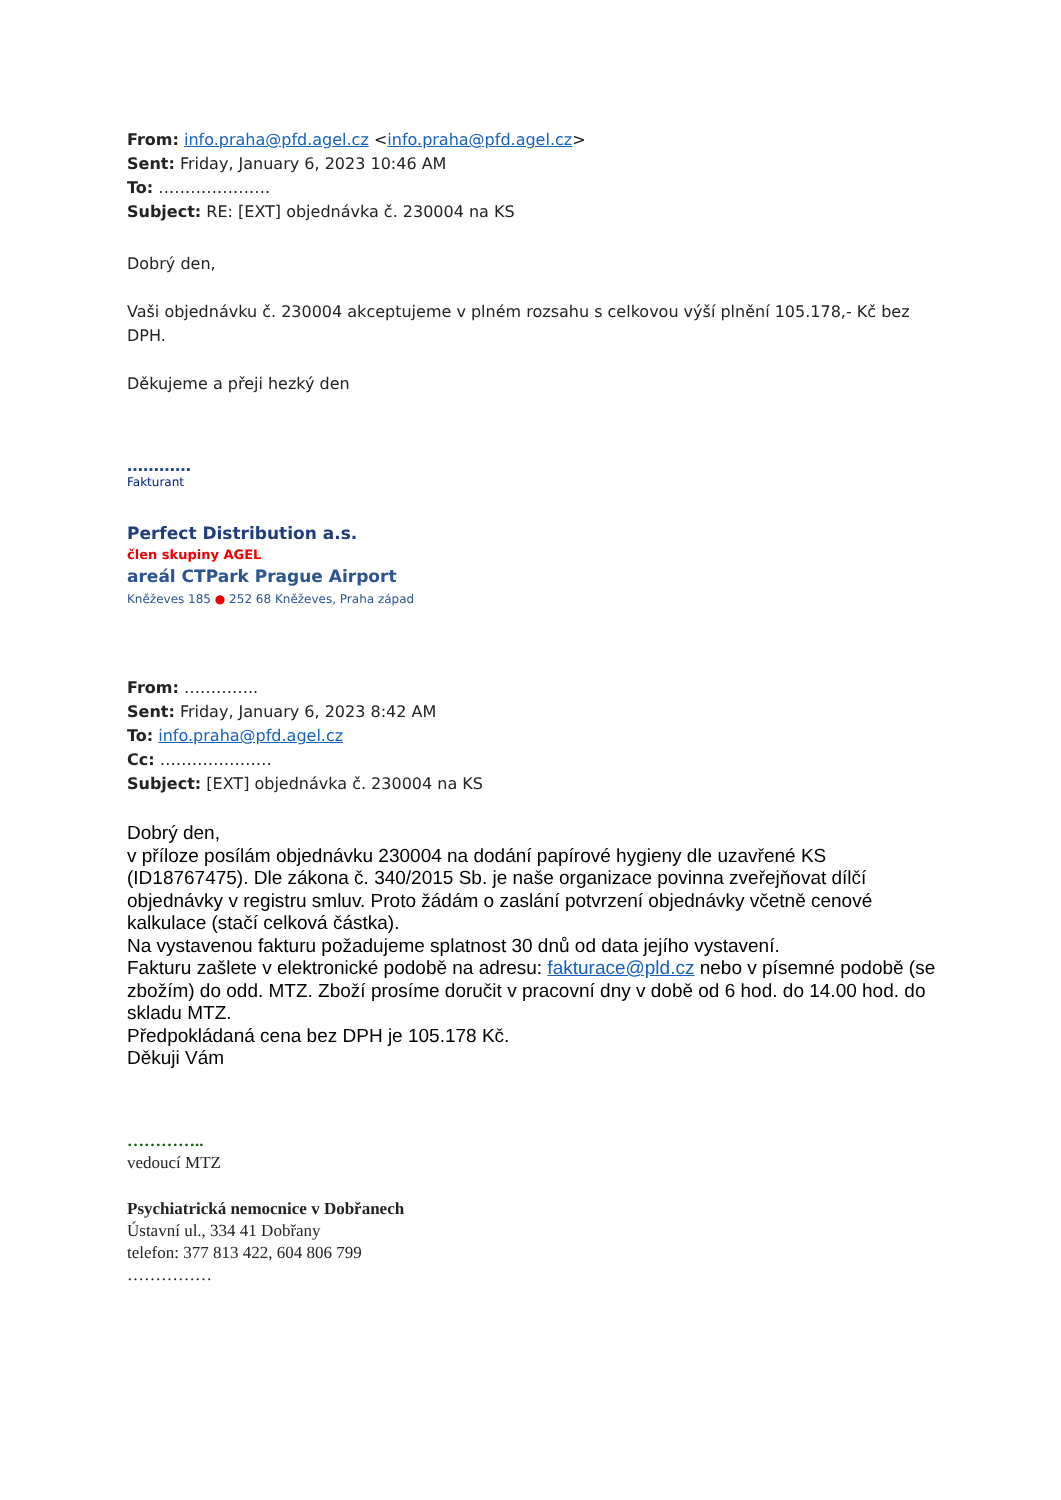From: info.praha@pfd.agel.cz <info.praha@pfd.agel.cz>
Sent: Friday, January 6, 2023 10:46 AM
To: …………………
Subject: RE: [EXT] objednávka č. 230004 na KS
Dobrý den,
Vaši objednávku č. 230004 akceptujeme v plném rozsahu s celkovou výší plnění 105.178,- Kč bez DPH.
Děkujeme a přeji hezký den
…………
Fakturant
Perfect Distribution a.s.
člen skupiny AGEL
areál CTPark Prague Airport
Kněževes 185 ● 252 68 Kněževes, Praha západ
From: …………..
Sent: Friday, January 6, 2023 8:42 AM
To: info.praha@pfd.agel.cz
Cc: …………………
Subject: [EXT] objednávka č. 230004 na KS
Dobrý den,
v příloze posílám objednávku 230004 na dodání papírové hygieny dle uzavřené KS (ID18767475). Dle zákona č. 340/2015 Sb. je naše organizace povinna zveřejňovat dílčí objednávky v registru smluv. Proto žádám o zaslání potvrzení objednávky včetně cenové kalkulace (stačí celková částka).
Na vystavenou fakturu požadujeme splatnost 30 dnů od data jejího vystavení.
Fakturu zašlete v elektronické podobě na adresu: fakturace@pld.cz nebo v písemné podobě (se zbožím) do odd. MTZ. Zboží prosíme doručit v pracovní dny v době od 6 hod. do 14.00 hod. do skladu MTZ.
Předpokládaná cena bez DPH je 105.178 Kč.
Děkuji Vám
…………..
vedoucí MTZ
Psychiatrická nemocnice v Dobřanech
Ústavní ul., 334 41 Dobřany
telefon: 377 813 422, 604 806 799
……………